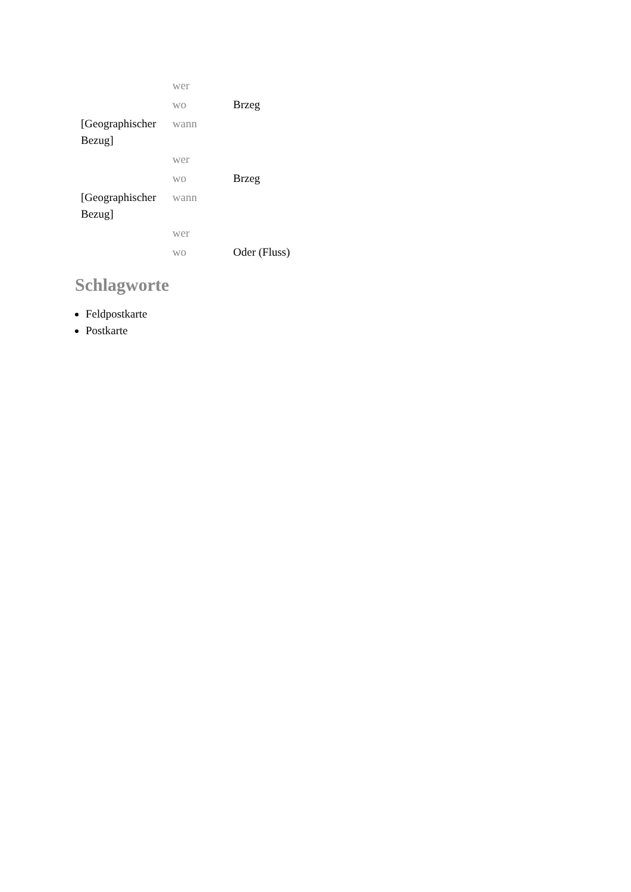| | wer | |
| | wo | Brzeg |
| [Geographischer Bezug] | wann | |
| | wer | |
| | wo | Brzeg |
| [Geographischer Bezug] | wann | |
| | wer | |
| | wo | Oder (Fluss) |
Schlagworte
Feldpostkarte
Postkarte